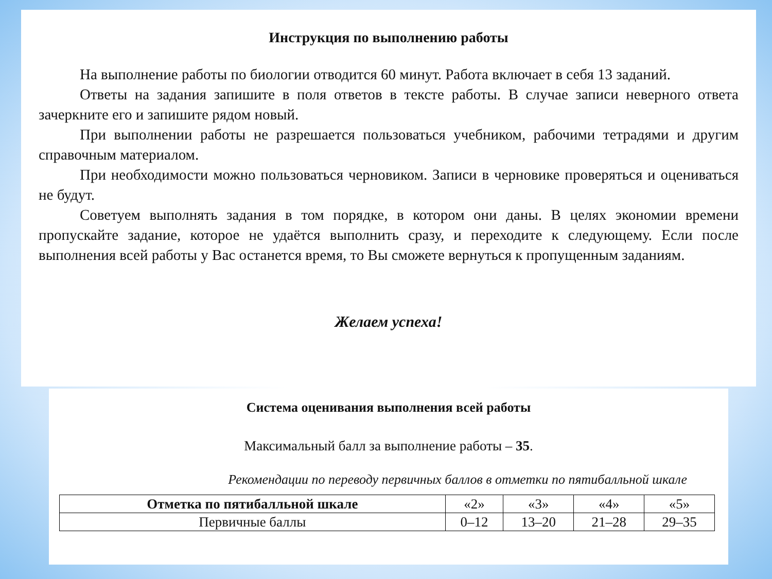Инструкция по выполнению работы
На выполнение работы по биологии отводится 60 минут. Работа включает в себя 13 заданий.
Ответы на задания запишите в поля ответов в тексте работы. В случае записи неверного ответа зачеркните его и запишите рядом новый.
При выполнении работы не разрешается пользоваться учебником, рабочими тетрадями и другим справочным материалом.
При необходимости можно пользоваться черновиком. Записи в черновике проверяться и оцениваться не будут.
Советуем выполнять задания в том порядке, в котором они даны. В целях экономии времени пропускайте задание, которое не удаётся выполнить сразу, и переходите к следующему. Если после выполнения всей работы у Вас останется время, то Вы сможете вернуться к пропущенным заданиям.
Желаем успеха!
Система оценивания выполнения всей работы
Максимальный балл за выполнение работы – 35.
Рекомендации по переводу первичных баллов в отметки по пятибалльной шкале
| Отметка по пятибалльной шкале | «2» | «3» | «4» | «5» |
| --- | --- | --- | --- | --- |
| Первичные баллы | 0–12 | 13–20 | 21–28 | 29–35 |